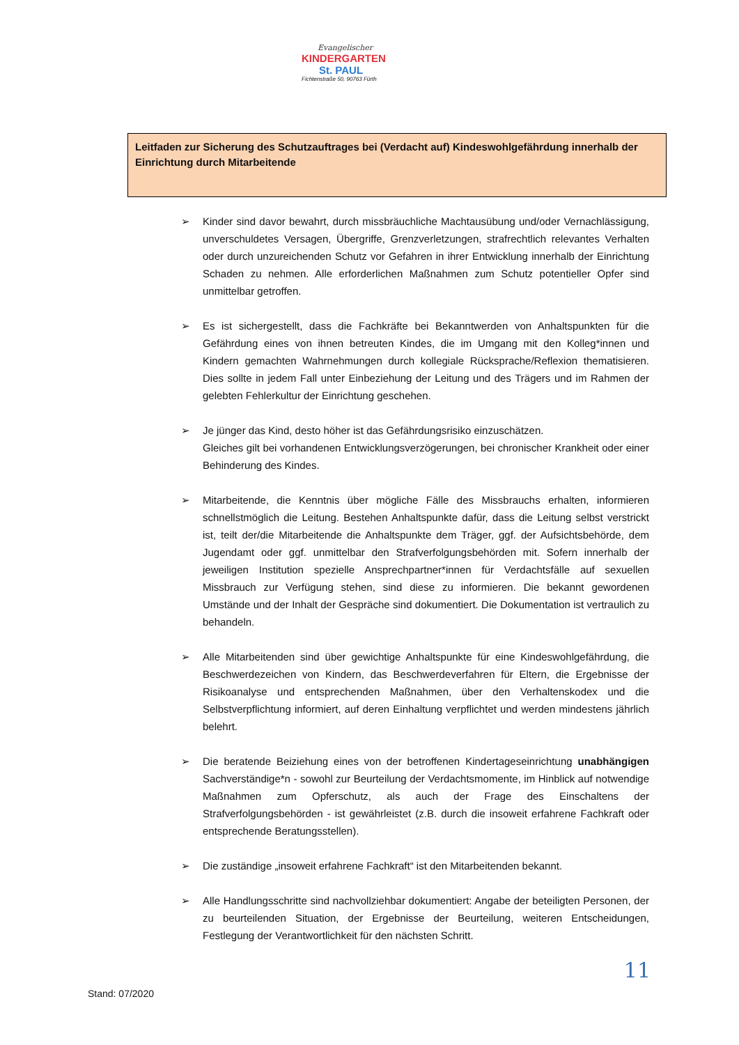Evangelischer
KINDERGARTEN
St. PAUL
Fichtenstraße 50, 90763 Fürth
Leitfaden zur Sicherung des Schutzauftrages bei (Verdacht auf) Kindeswohlgefährdung innerhalb der Einrichtung durch Mitarbeitende
➢ Kinder sind davor bewahrt, durch missbräuchliche Machtausübung und/oder Vernachlässigung, unverschuldetes Versagen, Übergriffe, Grenzverletzungen, strafrechtlich relevantes Verhalten oder durch unzureichenden Schutz vor Gefahren in ihrer Entwicklung innerhalb der Einrichtung Schaden zu nehmen. Alle erforderlichen Maßnahmen zum Schutz potentieller Opfer sind unmittelbar getroffen.
➢ Es ist sichergestellt, dass die Fachkräfte bei Bekanntwerden von Anhaltspunkten für die Gefährdung eines von ihnen betreuten Kindes, die im Umgang mit den Kolleg*innen und Kindern gemachten Wahrnehmungen durch kollegiale Rücksprache/Reflexion thematisieren. Dies sollte in jedem Fall unter Einbeziehung der Leitung und des Trägers und im Rahmen der gelebten Fehlerkultur der Einrichtung geschehen.
➢ Je jünger das Kind, desto höher ist das Gefährdungsrisiko einzuschätzen.
Gleiches gilt bei vorhandenen Entwicklungsverzögerungen, bei chronischer Krankheit oder einer Behinderung des Kindes.
➢ Mitarbeitende, die Kenntnis über mögliche Fälle des Missbrauchs erhalten, informieren schnellstmöglich die Leitung. Bestehen Anhaltspunkte dafür, dass die Leitung selbst verstrickt ist, teilt der/die Mitarbeitende die Anhaltspunkte dem Träger, ggf. der Aufsichtsbehörde, dem Jugendamt oder ggf. unmittelbar den Strafverfolgungsbehörden mit. Sofern innerhalb der jeweiligen Institution spezielle Ansprechpartner*innen für Verdachtsfälle auf sexuellen Missbrauch zur Verfügung stehen, sind diese zu informieren. Die bekannt gewordenen Umstände und der Inhalt der Gespräche sind dokumentiert. Die Dokumentation ist vertraulich zu behandeln.
➢ Alle Mitarbeitenden sind über gewichtige Anhaltspunkte für eine Kindeswohlgefährdung, die Beschwerdezeichen von Kindern, das Beschwerdeverfahren für Eltern, die Ergebnisse der Risikoanalyse und entsprechenden Maßnahmen, über den Verhaltenskodex und die Selbstverpflichtung informiert, auf deren Einhaltung verpflichtet und werden mindestens jährlich belehrt.
➢ Die beratende Beiziehung eines von der betroffenen Kindertageseinrichtung unabhängigen Sachverständige*n - sowohl zur Beurteilung der Verdachtsmomente, im Hinblick auf notwendige Maßnahmen zum Opferschutz, als auch der Frage des Einschaltens der Strafverfolgungsbehörden - ist gewährleistet (z.B. durch die insoweit erfahrene Fachkraft oder entsprechende Beratungsstellen).
➢ Die zuständige „insoweit erfahrene Fachkraft“ ist den Mitarbeitenden bekannt.
➢ Alle Handlungsschritte sind nachvollziehbar dokumentiert: Angabe der beteiligten Personen, der zu beurteilenden Situation, der Ergebnisse der Beurteilung, weiteren Entscheidungen, Festlegung der Verantwortlichkeit für den nächsten Schritt.
11
Stand: 07/2020